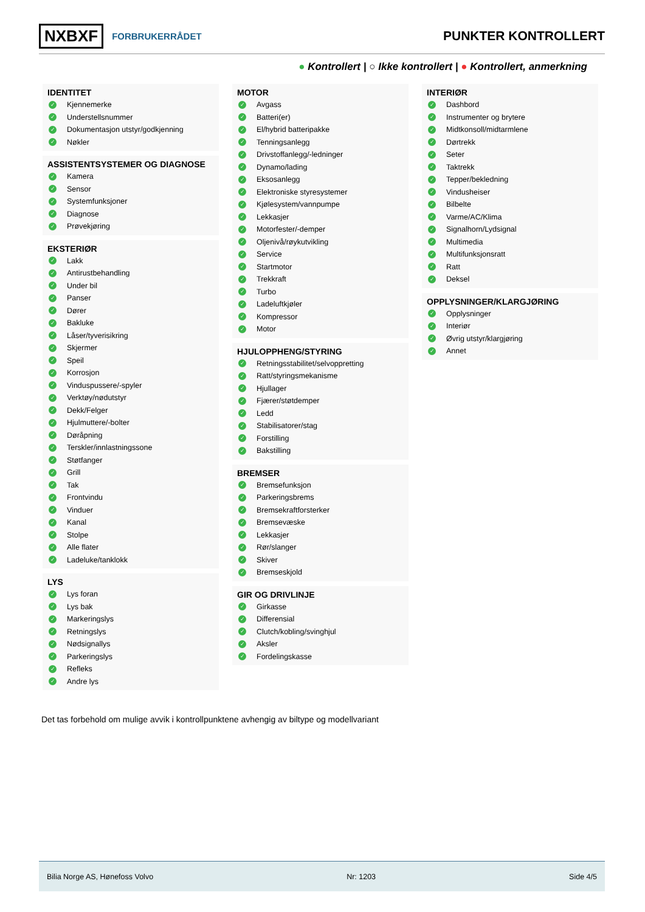NXBXF FORBRUKERRÅDET
PUNKTER KONTROLLERT
● Kontrollert | ○ Ikke kontrollert | ● Kontrollert, anmerkning
IDENTITET
✓ Kjennemerke
✓ Understellsnummer
✓ Dokumentasjon utstyr/godkjenning
✓ Nøkler
ASSISTENTSYSTEMER OG DIAGNOSE
✓ Kamera
✓ Sensor
✓ Systemfunksjoner
✓ Diagnose
✓ Prøvekjøring
EKSTERIØR
✓ Lakk
✓ Antirustbehandling
✓ Under bil
✓ Panser
✓ Dører
✓ Bakluke
✓ Låser/tyverisikring
✓ Skjermer
✓ Speil
✓ Korrosjon
✓ Vinduspussere/-spyler
✓ Verktøy/nødutstyr
✓ Dekk/Felger
✓ Hjulmuttere/-bolter
✓ Døråpning
✓ Terskler/innlastningssone
✓ Støtfanger
✓ Grill
✓ Tak
✓ Frontvindu
✓ Vinduer
✓ Kanal
✓ Stolpe
✓ Alle flater
✓ Ladeluke/tanklokk
LYS
✓ Lys foran
✓ Lys bak
✓ Markeringslys
✓ Retningslys
✓ Nødsignallys
✓ Parkeringslys
✓ Refleks
✓ Andre lys
MOTOR
✓ Avgass
✓ Batteri(er)
✓ El/hybrid batteripakke
✓ Tenningsanlegg
✓ Drivstoffanlegg/-ledninger
✓ Dynamo/lading
✓ Eksosanlegg
✓ Elektroniske styresystemer
✓ Kjølesystem/vannpumpe
✓ Lekkasjer
✓ Motorfester/-demper
✓ Oljenivå/røykutvikling
✓ Service
✓ Startmotor
✓ Trekkraft
✓ Turbo
✓ Ladeluftkjøler
✓ Kompressor
✓ Motor
HJULOPPHENG/STYRING
✓ Retningsstabilitet/selvoppretting
✓ Ratt/styringsmekanisme
✓ Hjullager
✓ Fjærer/støtdemper
✓ Ledd
✓ Stabilisatorer/stag
✓ Forstilling
✓ Bakstilling
BREMSER
✓ Bremsefunksjon
✓ Parkeringsbrems
✓ Bremsekraftforsterker
✓ Bremsevæske
✓ Lekkasjer
✓ Rør/slanger
✓ Skiver
✓ Bremseskjold
GIR OG DRIVLINJE
✓ Girkasse
✓ Differensial
✓ Clutch/kobling/svinghjul
✓ Aksler
✓ Fordelingskasse
INTERIØR
✓ Dashbord
✓ Instrumenter og brytere
✓ Midtkonsoll/midtarmlene
✓ Dørtrekk
✓ Seter
✓ Taktrekk
✓ Tepper/bekledning
✓ Vindusheiser
✓ Bilbelte
✓ Varme/AC/Klima
✓ Signalhorn/Lydsignal
✓ Multimedia
✓ Multifunksjonsratt
✓ Ratt
✓ Deksel
OPPLYSNINGER/KLARGJØRING
✓ Opplysninger
✓ Interiør
✓ Øvrig utstyr/klargjøring
✓ Annet
Det tas forbehold om mulige avvik i kontrollpunktene avhengig av biltype og modellvariant
Bilia Norge AS, Hønefoss Volvo Nr: 1203 Side 4/5